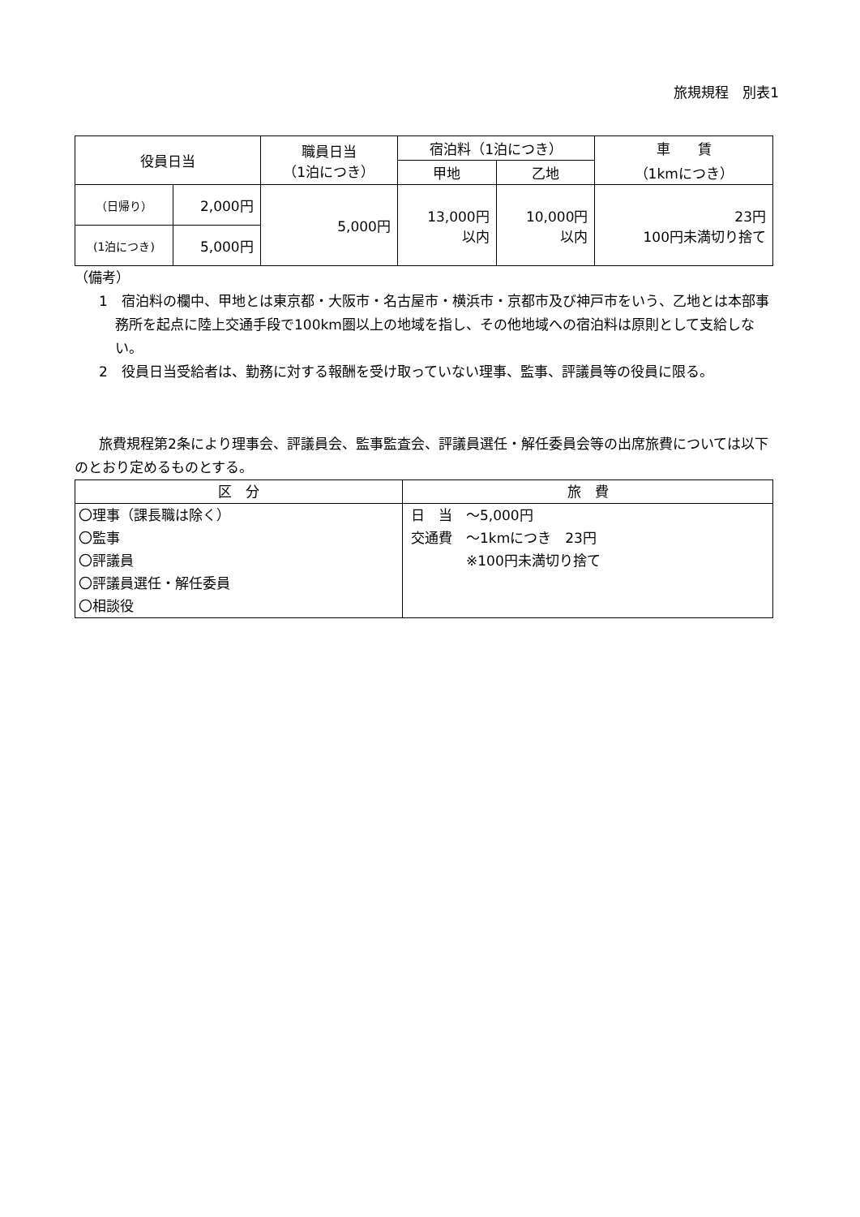旅規規程　別表1
| 役員日当 | | 職員日当 （1泊につき） | 宿泊料（1泊につき） | | 車 賃 （1kmにつき） |
| --- | --- | --- | --- | --- | --- |
| | | | 甲地 | 乙地 | |
| （日帰り） | 2,000円 | 5,000円 | 13,000円 以内 | 10,000円 以内 | 23円 100円未満切り捨て |
| (1泊につき) | 5,000円 | | | | |
（備考）
1　宿泊料の欄中、甲地とは東京都・大阪市・名古屋市・横浜市・京都市及び神戸市をいう、乙地とは本部事務所を起点に陸上交通手段で100km圏以上の地域を指し、その他地域への宿泊料は原則として支給しない。
2　役員日当受給者は、勤務に対する報酬を受け取っていない理事、監事、評議員等の役員に限る。
旅費規程第2条により理事会、評議員会、監事監査会、評議員選任・解任委員会等の出席旅費については以下のとおり定めるものとする。
| 区 分 | 旅 費 |
| --- | --- |
| 〇理事（課長職は除く） 〇監事 〇評議員 〇評議員選任・解任委員 〇相談役 | 日 当 ～5,000円 交通費 ～1kmにつき 23円 ※100円未満切り捨て |